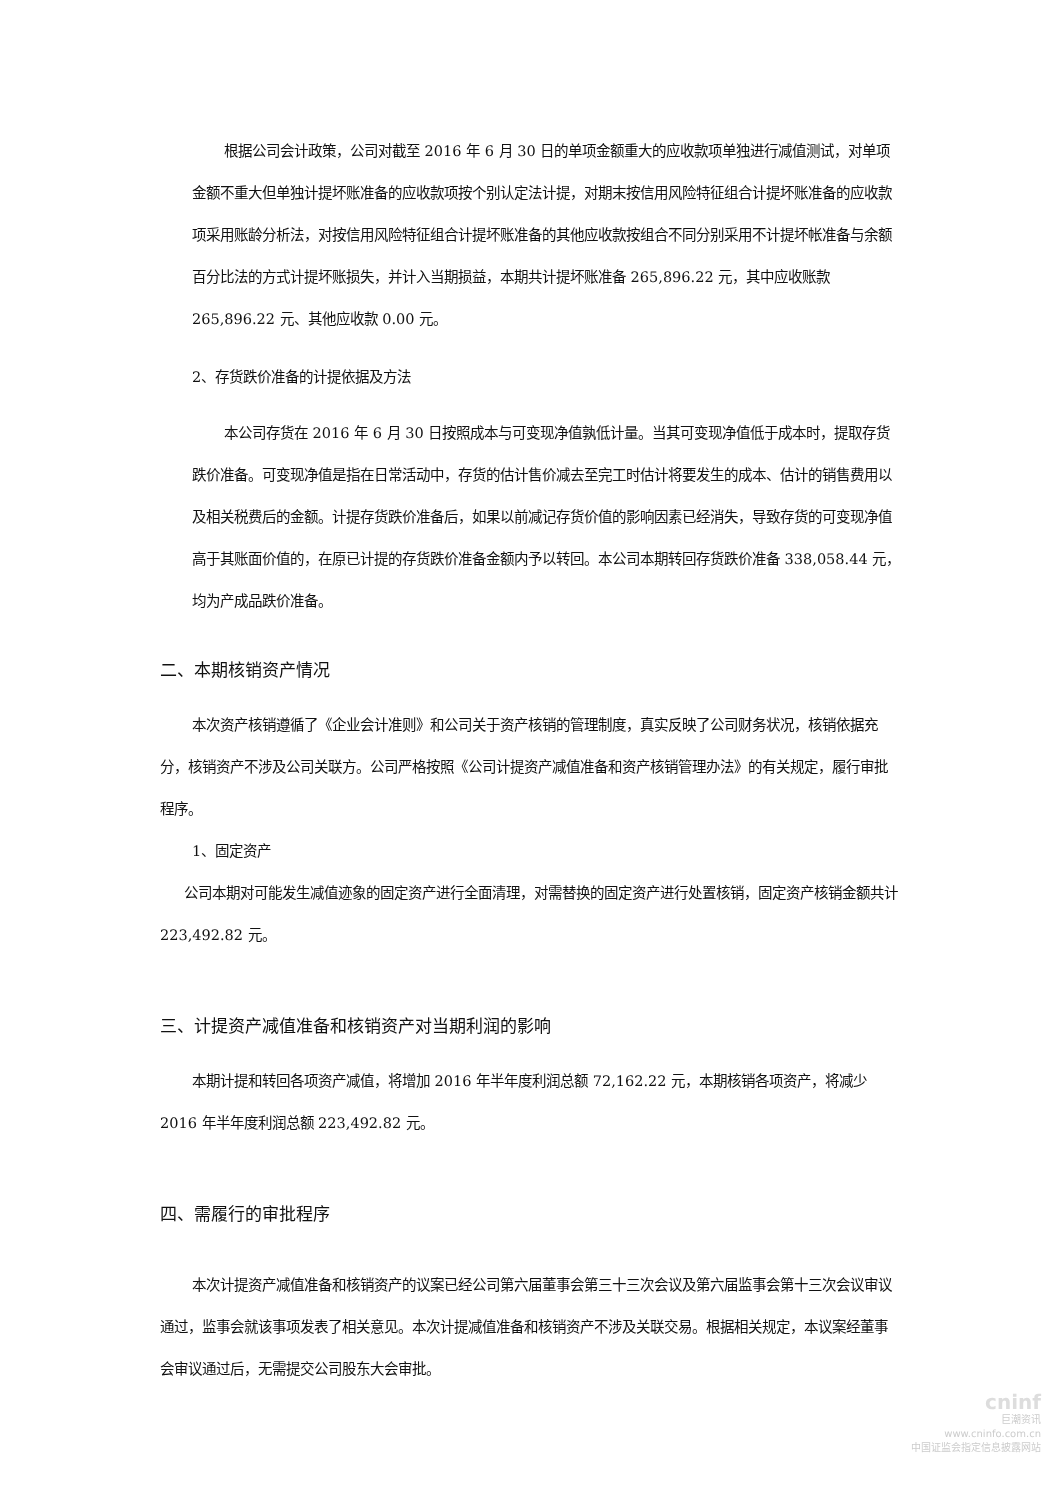根据公司会计政策，公司对截至 2016 年 6 月 30 日的单项金额重大的应收款项单独进行减值测试，对单项金额不重大但单独计提坏账准备的应收款项按个别认定法计提，对期末按信用风险特征组合计提坏账准备的应收款项采用账龄分析法，对按信用风险特征组合计提坏账准备的其他应收款按组合不同分别采用不计提坏帐准备与余额百分比法的方式计提坏账损失，并计入当期损益，本期共计提坏账准备 265,896.22 元，其中应收账款 265,896.22 元、其他应收款 0.00 元。
2、存货跌价准备的计提依据及方法
本公司存货在 2016 年 6 月 30 日按照成本与可变现净值孰低计量。当其可变现净值低于成本时，提取存货跌价准备。可变现净值是指在日常活动中，存货的估计售价减去至完工时估计将要发生的成本、估计的销售费用以及相关税费后的金额。计提存货跌价准备后，如果以前减记存货价值的影响因素已经消失，导致存货的可变现净值高于其账面价值的，在原已计提的存货跌价准备金额内予以转回。本公司本期转回存货跌价准备 338,058.44 元，均为产成品跌价准备。
二、本期核销资产情况
本次资产核销遵循了《企业会计准则》和公司关于资产核销的管理制度，真实反映了公司财务状况，核销依据充分，核销资产不涉及公司关联方。公司严格按照《公司计提资产减值准备和资产核销管理办法》的有关规定，履行审批程序。
1、固定资产
公司本期对可能发生减值迹象的固定资产进行全面清理，对需替换的固定资产进行处置核销，固定资产核销金额共计 223,492.82 元。
三、计提资产减值准备和核销资产对当期利润的影响
本期计提和转回各项资产减值，将增加 2016 年半年度利润总额 72,162.22 元，本期核销各项资产，将减少 2016 年半年度利润总额 223,492.82 元。
四、需履行的审批程序
本次计提资产减值准备和核销资产的议案已经公司第六届董事会第三十三次会议及第六届监事会第十三次会议审议通过，监事会就该事项发表了相关意见。本次计提减值准备和核销资产不涉及关联交易。根据相关规定，本议案经董事会审议通过后，无需提交公司股东大会审批。
cninf
巨潮资讯
www.cninfo.com.cn
中国证监会指定信息披露网站